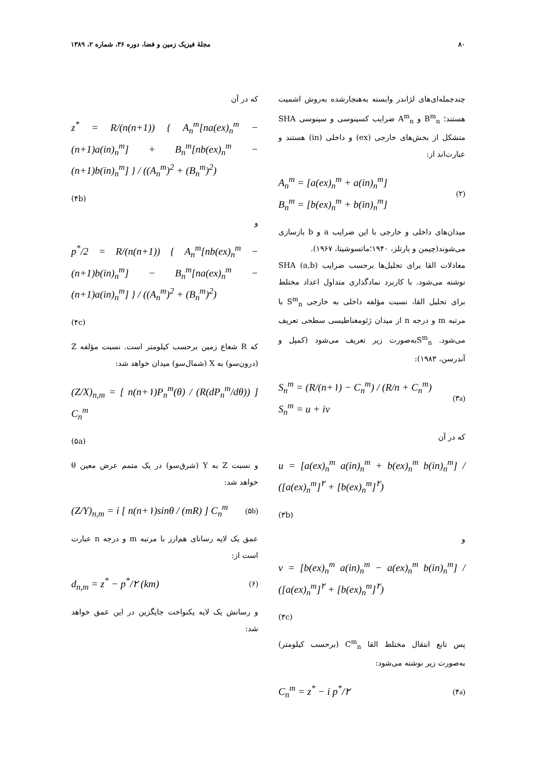۸۰ مجلهٔ فیزیک زمین و فضا، دوره ۳۶، شماره ۲، ۱۳۸۹
چندجمله‌ای‌های لژاندر وابسته به‌هنجارشده به‌روش اشمیت هستند؛ B<sup>m</sup><sub>n</sub> و A<sup>m</sup><sub>n</sub> ضرایب کسینوسی و سینوسی SHA متشکل از بخش‌های خارجی (ex) و داخلی (in) هستند و عبارت‌اند از:
A<sub>n</sub><sup>m</sup> = [a(ex)<sub>n</sub><sup>m</sup> + a(in)<sub>n</sub><sup>m</sup>]
B<sub>n</sub><sup>m</sup> = [b(ex)<sub>n</sub><sup>m</sup> + b(in)<sub>n</sub><sup>m</sup>] (۲)
میدان‌های داخلی و خارجی با این ضرایب a و b بازسازی می‌شوند(چپمن و بارتلز، ۱۹۴۰؛ماتسوشیتا، ۱۹۶۷).
معادلات القا برای تحلیل‌ها برحسب ضرایب SHA (a,b) نوشته می‌شود. با کاربرد نمادگذاری متداول اعداد مختلط برای تحلیل القا، نسبت مؤلفه داخلی به خارجی S<sup>m</sup><sub>n</sub> با مرتبه m و درجه n از میدان ژئومغناطیسی سطحی تعریف می‌شود. S<sup>m</sup><sub>n</sub>به‌صورت زیر تعریف می‌شود (کمپل و آندرسن، ۱۹۸۳):
S<sub>n</sub><sup>m</sup> = (R/(n+۱) − C<sub>n</sub><sup>m</sup>) / (R/n + C<sub>n</sub><sup>m</sup>)
S<sub>n</sub><sup>m</sup> = u + iv (۳a)
که در آن
u = [a(ex)<sub>n</sub><sup>m</sup> a(in)<sub>n</sub><sup>m</sup> + b(ex)<sub>n</sub><sup>m</sup> b(in)<sub>n</sub><sup>m</sup>] / ([a(ex)<sub>n</sub><sup>m</sup>]<sup>۲</sup> + [b(ex)<sub>n</sub><sup>m</sup>]<sup>۲</sup>)
(۳b)
و
v = [b(ex)<sub>n</sub><sup>m</sup> a(in)<sub>n</sub><sup>m</sup> − a(ex)<sub>n</sub><sup>m</sup> b(in)<sub>n</sub><sup>m</sup>] / ([a(ex)<sub>n</sub><sup>m</sup>]<sup>۲</sup> + [b(ex)<sub>n</sub><sup>m</sup>]<sup>۲</sup>)
(۳c)
پس تابع انتقال مختلط القا C<sup>m</sup><sub>n</sub> (برحسب کیلومتر) به‌صورت زیر نوشته می‌شود:
C<sub>n</sub><sup>m</sup> = z<sup>*</sup> − i p<sup>*</sup>/۲ (۴a)
که در آن
z<sup>*</sup> = R/(n(n+1)) { A<sub>n</sub><sup>m</sup>[na(ex)<sub>n</sub><sup>m</sup> − (n+1)a(in)<sub>n</sub><sup>m</sup>] + B<sub>n</sub><sup>m</sup>[nb(ex)<sub>n</sub><sup>m</sup> − (n+1)b(in)<sub>n</sub><sup>m</sup>] } / ((A<sub>n</sub><sup>m</sup>)<sup>2</sup> + (B<sub>n</sub><sup>m</sup>)<sup>2</sup>)
(۴b)
و
p<sup>*</sup>/2 = R/(n(n+1)) { A<sub>n</sub><sup>m</sup>[nb(ex)<sub>n</sub><sup>m</sup> − (n+1)b(in)<sub>n</sub><sup>m</sup>] − B<sub>n</sub><sup>m</sup>[na(ex)<sub>n</sub><sup>m</sup> − (n+1)a(in)<sub>n</sub><sup>m</sup>] } / ((A<sub>n</sub><sup>m</sup>)<sup>2</sup> + (B<sub>n</sub><sup>m</sup>)<sup>2</sup>)
(۴c)
که R شعاع زمین برحسب کیلومتر است. نسبت مؤلفه Z (درون‌سو) به X (شمال‌سو) میدان خواهد شد:
(Z/X)<sub>n,m</sub> = [ n(n+۱)P<sub>n</sub><sup>m</sup>(θ) / (R(dP<sub>n</sub><sup>m</sup>/dθ)) ] C<sub>n</sub><sup>m</sup>
(۵a)
و نسبت Z به Y (شرق‌سو) در یک متمم عرض معین θ خواهد شد:
(Z/Y)<sub>n,m</sub> = i [ n(n+۱)sinθ / (mR) ] C<sub>n</sub><sup>m</sup> (۵b)
عمق یک لایه رسانای هم‌ارز با مرتبه m و درجه n عبارت است از:
d<sub>n,m</sub> = z<sup>*</sup> − p<sup>*</sup>/۲ (km) (۶)
و رسانش یک لایه یکنواخت جایگزین در این عمق خواهد شد: